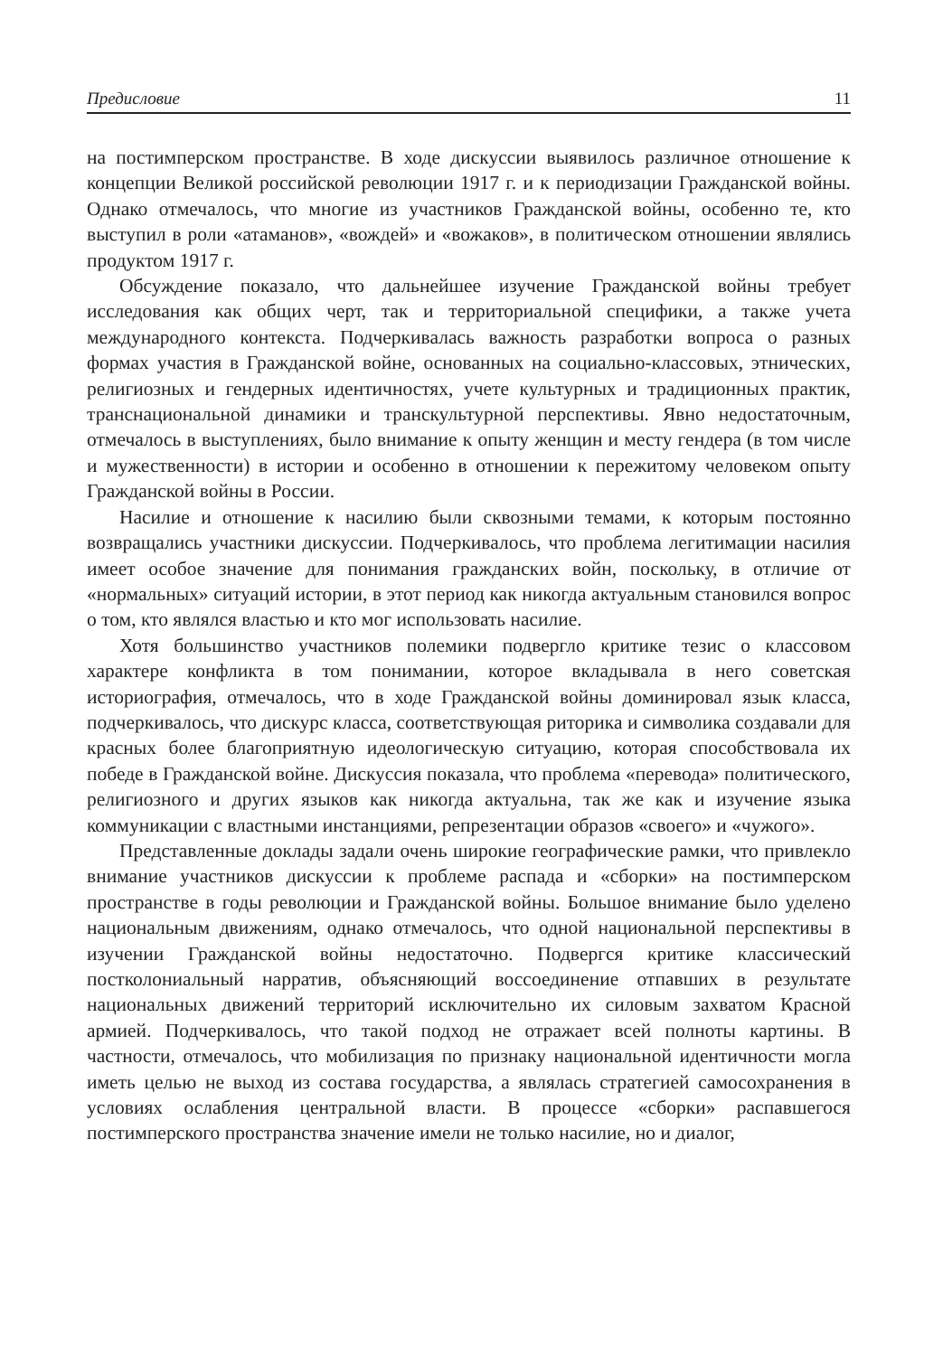Предисловие 11
на постимперском пространстве. В ходе дискуссии выявилось различное отношение к концепции Великой российской революции 1917 г. и к периодизации Гражданской войны. Однако отмечалось, что многие из участников Гражданской войны, особенно те, кто выступил в роли «атаманов», «вождей» и «вожаков», в политическом отношении являлись продуктом 1917 г.
Обсуждение показало, что дальнейшее изучение Гражданской войны требует исследования как общих черт, так и территориальной специфики, а также учета международного контекста. Подчеркивалась важность разработки вопроса о разных формах участия в Гражданской войне, основанных на социально-классовых, этнических, религиозных и гендерных идентичностях, учете культурных и традиционных практик, транснациональной динамики и транскультурной перспективы. Явно недостаточным, отмечалось в выступлениях, было внимание к опыту женщин и месту гендера (в том числе и мужественности) в истории и особенно в отношении к пережитому человеком опыту Гражданской войны в России.
Насилие и отношение к насилию были сквозными темами, к которым постоянно возвращались участники дискуссии. Подчеркивалось, что проблема легитимации насилия имеет особое значение для понимания гражданских войн, поскольку, в отличие от «нормальных» ситуаций истории, в этот период как никогда актуальным становился вопрос о том, кто являлся властью и кто мог использовать насилие.
Хотя большинство участников полемики подвергло критике тезис о классовом характере конфликта в том понимании, которое вкладывала в него советская историография, отмечалось, что в ходе Гражданской войны доминировал язык класса, подчеркивалось, что дискурс класса, соответствующая риторика и символика создавали для красных более благоприятную идеологическую ситуацию, которая способствовала их победе в Гражданской войне. Дискуссия показала, что проблема «перевода» политического, религиозного и других языков как никогда актуальна, так же как и изучение языка коммуникации с властными инстанциями, репрезентации образов «своего» и «чужого».
Представленные доклады задали очень широкие географические рамки, что привлекло внимание участников дискуссии к проблеме распада и «сборки» на постимперском пространстве в годы революции и Гражданской войны. Большое внимание было уделено национальным движениям, однако отмечалось, что одной национальной перспективы в изучении Гражданской войны недостаточно. Подвергся критике классический постколониальный нарратив, объясняющий воссоединение отпавших в результате национальных движений территорий исключительно их силовым захватом Красной армией. Подчеркивалось, что такой подход не отражает всей полноты картины. В частности, отмечалось, что мобилизация по признаку национальной идентичности могла иметь целью не выход из состава государства, а являлась стратегией самосохранения в условиях ослабления центральной власти. В процессе «сборки» распавшегося постимперского пространства значение имели не только насилие, но и диалог,